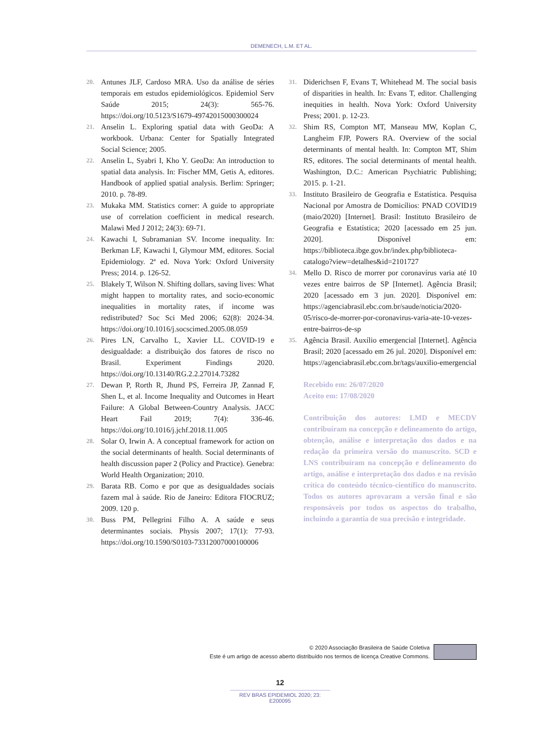DEMENECH, L.M. ET AL.
20. Antunes JLF, Cardoso MRA. Uso da análise de séries temporais em estudos epidemiológicos. Epidemiol Serv Saúde 2015; 24(3): 565-76. https://doi.org/10.5123/S1679-49742015000300024
21. Anselin L. Exploring spatial data with GeoDa: A workbook. Urbana: Center for Spatially Integrated Social Science; 2005.
22. Anselin L, Syabri I, Kho Y. GeoDa: An introduction to spatial data analysis. In: Fischer MM, Getis A, editores. Handbook of applied spatial analysis. Berlim: Springer; 2010. p. 78-89.
23. Mukaka MM. Statistics corner: A guide to appropriate use of correlation coefficient in medical research. Malawi Med J 2012; 24(3): 69-71.
24. Kawachi I, Subramanian SV. Income inequality. In: Berkman LF, Kawachi I, Glymour MM, editores. Social Epidemiology. 2ª ed. Nova York: Oxford University Press; 2014. p. 126-52.
25. Blakely T, Wilson N. Shifting dollars, saving lives: What might happen to mortality rates, and socio-economic inequalities in mortality rates, if income was redistributed? Soc Sci Med 2006; 62(8): 2024-34. https://doi.org/10.1016/j.socscimed.2005.08.059
26. Pires LN, Carvalho L, Xavier LL. COVID-19 e desigualdade: a distribuição dos fatores de risco no Brasil. Experiment Findings 2020. https://doi.org/10.13140/RG.2.2.27014.73282
27. Dewan P, Rorth R, Jhund PS, Ferreira JP, Zannad F, Shen L, et al. Income Inequality and Outcomes in Heart Failure: A Global Between-Country Analysis. JACC Heart Fail 2019; 7(4): 336-46. https://doi.org/10.1016/j.jchf.2018.11.005
28. Solar O, Irwin A. A conceptual framework for action on the social determinants of health. Social determinants of health discussion paper 2 (Policy and Practice). Genebra: World Health Organization; 2010.
29. Barata RB. Como e por que as desigualdades sociais fazem mal à saúde. Rio de Janeiro: Editora FIOCRUZ; 2009. 120 p.
30. Buss PM, Pellegrini Filho A. A saúde e seus determinantes sociais. Physis 2007; 17(1): 77-93. https://doi.org/10.1590/S0103-73312007000100006
31. Diderichsen F, Evans T, Whitehead M. The social basis of disparities in health. In: Evans T, editor. Challenging inequities in health. Nova York: Oxford University Press; 2001. p. 12-23.
32. Shim RS, Compton MT, Manseau MW, Koplan C, Langheim FJP, Powers RA. Overview of the social determinants of mental health. In: Compton MT, Shim RS, editores. The social determinants of mental health. Washington, D.C.: American Psychiatric Publishing; 2015. p. 1-21.
33. Instituto Brasileiro de Geografia e Estatística. Pesquisa Nacional por Amostra de Domicílios: PNAD COVID19 (maio/2020) [Internet]. Brasil: Instituto Brasileiro de Geografia e Estatística; 2020 [acessado em 25 jun. 2020]. Disponível em: https://biblioteca.ibge.gov.br/index.php/biblioteca-catalogo?view=detalhes&id=2101727
34. Mello D. Risco de morrer por coronavírus varia até 10 vezes entre bairros de SP [Internet]. Agência Brasil; 2020 [acessado em 3 jun. 2020]. Disponível em: https://agenciabrasil.ebc.com.br/saude/noticia/2020-05/risco-de-morrer-por-coronavirus-varia-ate-10-vezes-entre-bairros-de-sp
35. Agência Brasil. Auxílio emergencial [Internet]. Agência Brasil; 2020 [acessado em 26 jul. 2020]. Disponível em: https://agenciabrasil.ebc.com.br/tags/auxilio-emergencial
Recebido em: 26/07/2020
Aceito em: 17/08/2020
Contribuição dos autores: LMD e MECDV contribuíram na concepção e delineamento do artigo, obtenção, análise e interpretação dos dados e na redação da primeira versão do manuscrito. SCD e LNS contribuíram na concepção e delineamento do artigo, análise e interpretação dos dados e na revisão crítica do conteúdo técnico-científico do manuscrito. Todos os autores aprovaram a versão final e são responsáveis por todos os aspectos do trabalho, incluindo a garantia de sua precisão e integridade.
© 2020 Associação Brasileira de Saúde Coletiva
Este é um artigo de acesso aberto distribuído nos termos de licença Creative Commons.
12
REV BRAS EPIDEMIOL 2020; 23: E200095